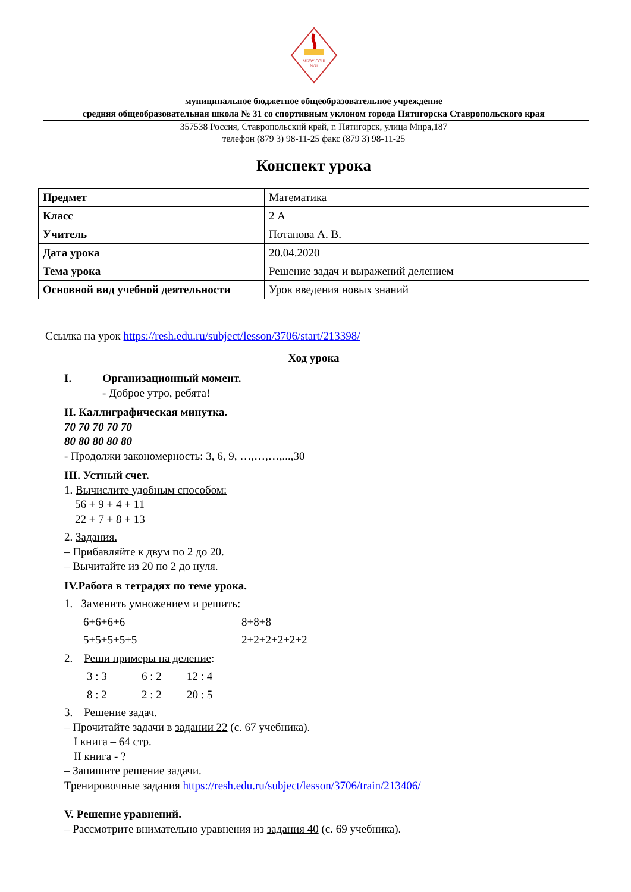МБОУ СОШ
№31
муниципальное бюджетное общеобразовательное учреждение
средняя общеобразовательная школа № 31 со спортивным уклоном города Пятигорска Ставропольского края
357538 Россия, Ставропольский край, г. Пятигорск, улица Мира,187
телефон (879 3) 98-11-25 факс (879 3) 98-11-25
Конспект урока
| Предмет | Математика |
| Класс | 2 А |
| Учитель | Потапова А. В. |
| Дата урока | 20.04.2020 |
| Тема урока | Решение задач и выражений делением |
| Основной вид учебной деятельности | Урок введения новых знаний |
Ссылка на урок https://resh.edu.ru/subject/lesson/3706/start/213398/
Ход урока
I. Организационный момент.
- Доброе утро, ребята!
II. Каллиграфическая минутка.
70 70 70 70 70
80 80 80 80 80
- Продолжи закономерность: 3, 6, 9, …,…,…,...,30
III. Устный счет.
1. Вычислите удобным способом:
56 + 9 + 4 + 11
22 + 7 + 8 + 13
2. Задания.
– Прибавляйте к двум по 2 до 20.
– Вычитайте из 20 по 2 до нуля.
IV.Работа в тетрадях по теме урока.
1. Заменить умножением и решить:
6+6+6+6 8+8+8
5+5+5+5+5 2+2+2+2+2+2
2. Реши примеры на деление:
3 : 3 6 : 2 12 : 4
8 : 2 2 : 2 20 : 5
3. Решение задач.
– Прочитайте задачи в задании 22 (с. 67 учебника).
I книга – 64 стр.
II книга - ?
– Запишите решение задачи.
Тренировочные задания https://resh.edu.ru/subject/lesson/3706/train/213406/
V. Решение уравнений.
– Рассмотрите внимательно уравнения из задания 40 (с. 69 учебника).